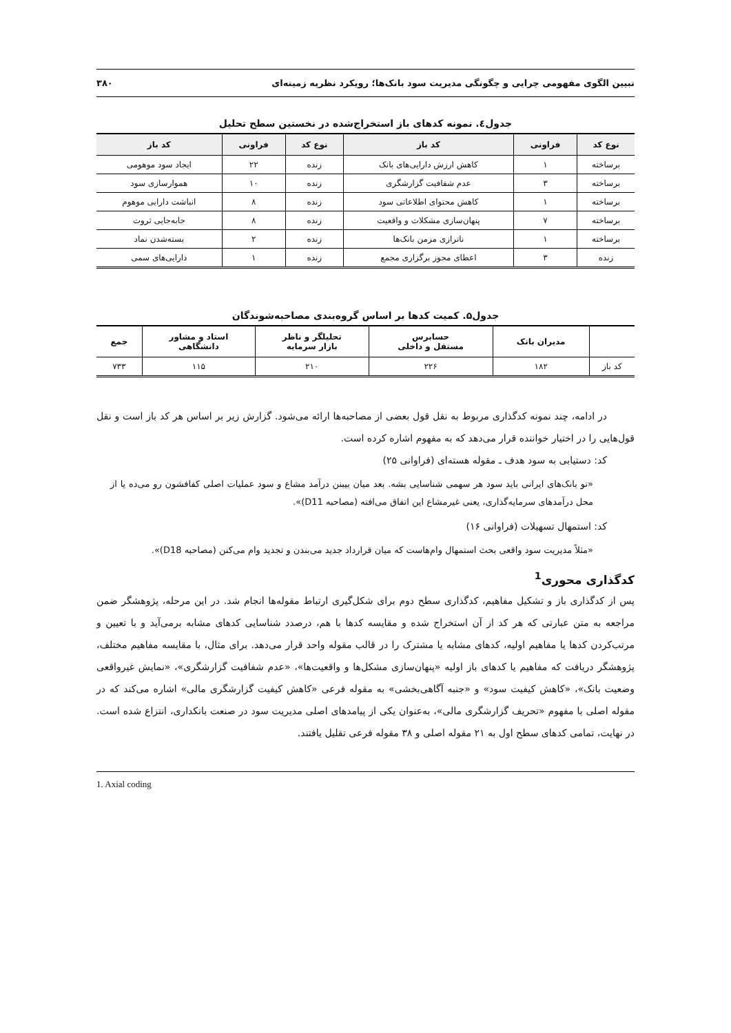تبیین الگوی مفهومی چرایی و چگونگی مدیریت سود بانک‌ها؛ رویکرد نظریه زمینه‌ای ۳۸۰
جدول٤. نمونه کدهای باز استخراج‌شده در نخستین سطح تحلیل
| نوع کد | فراونی | کد باز | نوع کد | فراونی | کد باز |
| --- | --- | --- | --- | --- | --- |
| برساخته | ۱ | کاهش ارزش دارایی‌های بانک | زنده | ۲۲ | ایجاد سود موهومی |
| برساخته | ۳ | عدم شفافیت گزارشگری | زنده | ۱۰ | هموارسازی سود |
| برساخته | ۱ | کاهش محتوای اطلاعاتی سود | زنده | ۸ | انباشت دارایی موهوم |
| برساخته | ۷ | پنهان‌سازی مشکلات و واقعیت | زنده | ۸ | جابه‌جایی ثروت |
| برساخته | ۱ | ناترازی مزمن بانک‌ها | زنده | ۲ | بسته‌شدن نماد |
| زنده | ۳ | اعطای مجوز برگزاری مجمع | زنده | ۱ | دارایی‌های سمی |
جدول۵. کمیت کدها بر اساس گروه‌بندی مصاحبه‌شوندگان
| | مدیران بانک | حسابرس مستقل و داخلی | تحلیلگر و ناظر بازار سرمایه | استاد و مشاور دانشگاهی | جمع |
| --- | --- | --- | --- | --- | --- |
| کد باز | ۱۸۲ | ۲۲۶ | ۲۱۰ | ۱۱۵ | ۷۳۳ |
در ادامه، چند نمونه کدگذاری مربوط به نقل قول بعضی از مصاحبه‌ها ارائه می‌شود. گزارش زیر بر اساس هر کد باز است و نقل قول‌هایی را در اختیار خواننده قرار می‌دهد که به مفهوم اشاره کرده است.
کد: دستیابی به سود هدف ـ مقوله هسته‌ای (فراوانی ۲۵)
«تو بانک‌های ایرانی باید سود هر سهمی شناسایی بشه. بعد میان بیبنن درآمد مشاع و سود عملیات اصلی کفافشون رو می‌ده یا از محل درآمدهای سرمایه‌گذاری، یعنی غیرمشاع این اتفاق می‌افته (مصاحبه D11)».
کد: استمهال تسهیلات (فراوانی ۱۶)
«مثلاً مدیریت سود واقعی بحث استمهال وام‌هاست که میان قرارداد جدید می‌بندن و تجدید وام می‌کنن (مصاحبه D18)».
کدگذاری محوری<sup>1</sup>
پس از کدگذاری باز و تشکیل مفاهیم، کدگذاری سطح دوم برای شکل‌گیری ارتباط مقوله‌ها انجام شد. در این مرحله، پژوهشگر ضمن مراجعه به متن عبارتی که هر کد از آن استخراج شده و مقایسه کدها با هم، درصدد شناسایی کدهای مشابه برمی‌آید و با تعیین و مرتب‌کردن کدها یا مفاهیم اولیه، کدهای مشابه یا مشترک را در قالب مقوله واحد قرار می‌دهد. برای مثال، با مقایسه مفاهیم مختلف، پژوهشگر دریافت که مفاهیم یا کدهای باز اولیه «پنهان‌سازی مشکل‌ها و واقعیت‌ها»، «عدم شفافیت گزارشگری»، «نمایش غیرواقعی وضعیت بانک»، «کاهش کیفیت سود» و «جنبه آگاهی‌بخشی» به مقوله فرعی «کاهش کیفیت گزارشگری مالی» اشاره می‌کند که در مقوله اصلی با مفهوم «تحریف گزارشگری مالی»، به‌عنوان یکی از پیامدهای اصلی مدیریت سود در صنعت بانکداری، انتزاع شده است. در نهایت، تمامی کدهای سطح اول به ۲۱ مقوله اصلی و ۳۸ مقوله فرعی تقلیل یافتند.
1. Axial coding